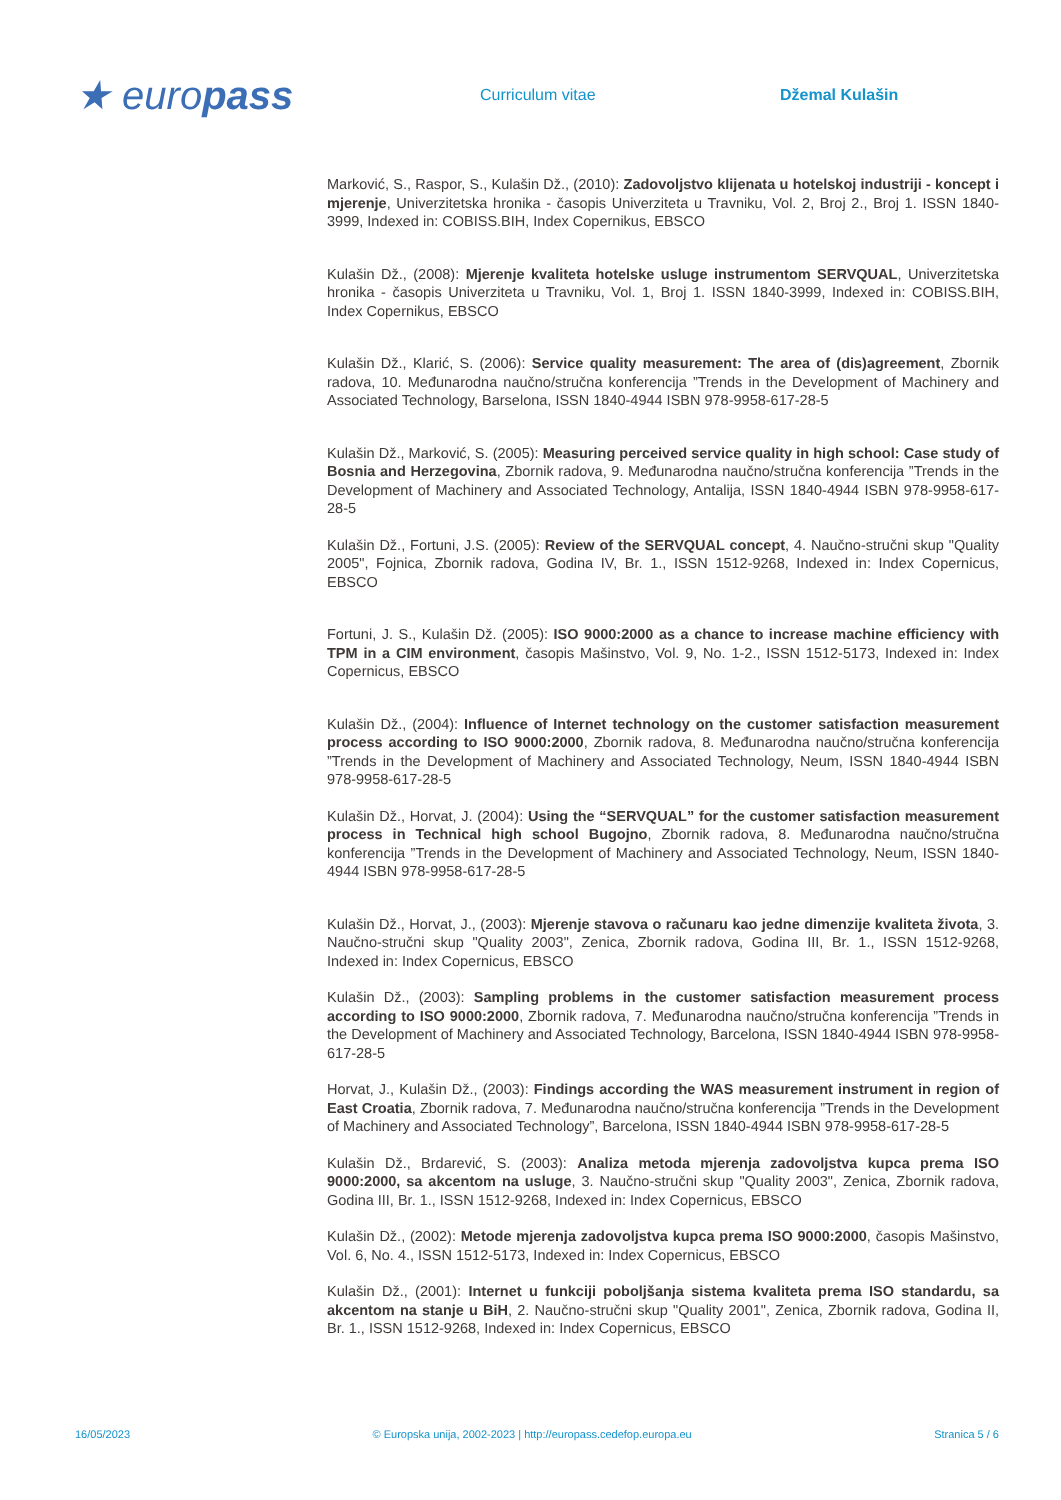★ europass
Curriculum vitae Džemal Kulašin
Marković, S., Raspor, S., Kulašin Dž., (2010): Zadovoljstvo klijenata u hotelskoj industriji - koncept i mjerenje, Univerzitetska hronika - časopis Univerziteta u Travniku, Vol. 2, Broj 2., Broj 1. ISSN 1840-3999, Indexed in: COBISS.BIH, Index Copernikus, EBSCO
Kulašin Dž., (2008): Mjerenje kvaliteta hotelske usluge instrumentom SERVQUAL, Univerzitetska hronika - časopis Univerziteta u Travniku, Vol. 1, Broj 1. ISSN 1840-3999, Indexed in: COBISS.BIH, Index Copernikus, EBSCO
Kulašin Dž., Klarić, S. (2006): Service quality measurement: The area of (dis)agreement, Zbornik radova, 10. Međunarodna naučno/stručna konferencija ”Trends in the Development of Machinery and Associated Technology, Barselona, ISSN 1840-4944 ISBN 978-9958-617-28-5
Kulašin Dž., Marković, S. (2005): Measuring perceived service quality in high school: Case study of Bosnia and Herzegovina, Zbornik radova, 9. Međunarodna naučno/stručna konferencija ”Trends in the Development of Machinery and Associated Technology, Antalija, ISSN 1840-4944 ISBN 978-9958-617-28-5
Kulašin Dž., Fortuni, J.S. (2005): Review of the SERVQUAL concept, 4. Naučno-stručni skup "Quality 2005", Fojnica, Zbornik radova, Godina IV, Br. 1., ISSN 1512-9268, Indexed in: Index Copernicus, EBSCO
Fortuni, J. S., Kulašin Dž. (2005): ISO 9000:2000 as a chance to increase machine efficiency with TPM in a CIM environment, časopis Mašinstvo, Vol. 9, No. 1-2., ISSN 1512-5173, Indexed in: Index Copernicus, EBSCO
Kulašin Dž., (2004): Influence of Internet technology on the customer satisfaction measurement process according to ISO 9000:2000, Zbornik radova, 8. Međunarodna naučno/stručna konferencija ”Trends in the Development of Machinery and Associated Technology, Neum, ISSN 1840-4944 ISBN 978-9958-617-28-5
Kulašin Dž., Horvat, J. (2004): Using the “SERVQUAL” for the customer satisfaction measurement process in Technical high school Bugojno, Zbornik radova, 8. Međunarodna naučno/stručna konferencija ”Trends in the Development of Machinery and Associated Technology, Neum, ISSN 1840-4944 ISBN 978-9958-617-28-5
Kulašin Dž., Horvat, J., (2003): Mjerenje stavova o računaru kao jedne dimenzije kvaliteta života, 3. Naučno-stručni skup "Quality 2003", Zenica, Zbornik radova, Godina III, Br. 1., ISSN 1512-9268, Indexed in: Index Copernicus, EBSCO
Kulašin Dž., (2003): Sampling problems in the customer satisfaction measurement process according to ISO 9000:2000, Zbornik radova, 7. Međunarodna naučno/stručna konferencija ”Trends in the Development of Machinery and Associated Technology, Barcelona, ISSN 1840-4944 ISBN 978-9958-617-28-5
Horvat, J., Kulašin Dž., (2003): Findings according the WAS measurement instrument in region of East Croatia, Zbornik radova, 7. Međunarodna naučno/stručna konferencija ”Trends in the Development of Machinery and Associated Technology”, Barcelona, ISSN 1840-4944 ISBN 978-9958-617-28-5
Kulašin Dž., Brdarević, S. (2003): Analiza metoda mjerenja zadovoljstva kupca prema ISO 9000:2000, sa akcentom na usluge, 3. Naučno-stručni skup "Quality 2003", Zenica, Zbornik radova, Godina III, Br. 1., ISSN 1512-9268, Indexed in: Index Copernicus, EBSCO
Kulašin Dž., (2002): Metode mjerenja zadovoljstva kupca prema ISO 9000:2000, časopis Mašinstvo, Vol. 6, No. 4., ISSN 1512-5173, Indexed in: Index Copernicus, EBSCO
Kulašin Dž., (2001): Internet u funkciji poboljšanja sistema kvaliteta prema ISO standardu, sa akcentom na stanje u BiH, 2. Naučno-stručni skup "Quality 2001", Zenica, Zbornik radova, Godina II, Br. 1., ISSN 1512-9268, Indexed in: Index Copernicus, EBSCO
16/05/2023 © Europska unija, 2002-2023 | http://europass.cedefop.europa.eu Stranica 5 / 6